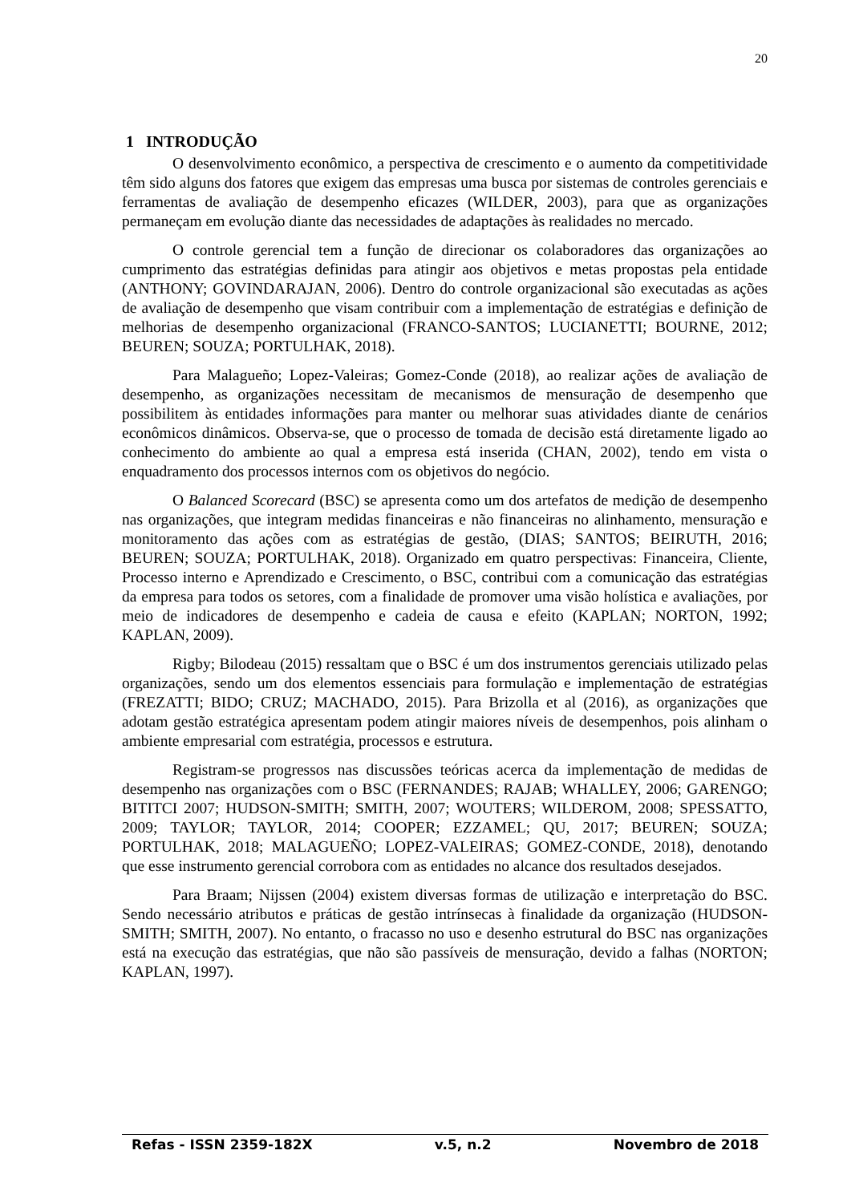20
1 INTRODUÇÃO
O desenvolvimento econômico, a perspectiva de crescimento e o aumento da competitividade têm sido alguns dos fatores que exigem das empresas uma busca por sistemas de controles gerenciais e ferramentas de avaliação de desempenho eficazes (WILDER, 2003), para que as organizações permaneçam em evolução diante das necessidades de adaptações às realidades no mercado.
O controle gerencial tem a função de direcionar os colaboradores das organizações ao cumprimento das estratégias definidas para atingir aos objetivos e metas propostas pela entidade (ANTHONY; GOVINDARAJAN, 2006). Dentro do controle organizacional são executadas as ações de avaliação de desempenho que visam contribuir com a implementação de estratégias e definição de melhorias de desempenho organizacional (FRANCO-SANTOS; LUCIANETTI; BOURNE, 2012; BEUREN; SOUZA; PORTULHAK, 2018).
Para Malagueño; Lopez-Valeiras; Gomez-Conde (2018), ao realizar ações de avaliação de desempenho, as organizações necessitam de mecanismos de mensuração de desempenho que possibilitem às entidades informações para manter ou melhorar suas atividades diante de cenários econômicos dinâmicos. Observa-se, que o processo de tomada de decisão está diretamente ligado ao conhecimento do ambiente ao qual a empresa está inserida (CHAN, 2002), tendo em vista o enquadramento dos processos internos com os objetivos do negócio.
O Balanced Scorecard (BSC) se apresenta como um dos artefatos de medição de desempenho nas organizações, que integram medidas financeiras e não financeiras no alinhamento, mensuração e monitoramento das ações com as estratégias de gestão, (DIAS; SANTOS; BEIRUTH, 2016; BEUREN; SOUZA; PORTULHAK, 2018). Organizado em quatro perspectivas: Financeira, Cliente, Processo interno e Aprendizado e Crescimento, o BSC, contribui com a comunicação das estratégias da empresa para todos os setores, com a finalidade de promover uma visão holística e avaliações, por meio de indicadores de desempenho e cadeia de causa e efeito (KAPLAN; NORTON, 1992; KAPLAN, 2009).
Rigby; Bilodeau (2015) ressaltam que o BSC é um dos instrumentos gerenciais utilizado pelas organizações, sendo um dos elementos essenciais para formulação e implementação de estratégias (FREZATTI; BIDO; CRUZ; MACHADO, 2015). Para Brizolla et al (2016), as organizações que adotam gestão estratégica apresentam podem atingir maiores níveis de desempenhos, pois alinham o ambiente empresarial com estratégia, processos e estrutura.
Registram-se progressos nas discussões teóricas acerca da implementação de medidas de desempenho nas organizações com o BSC (FERNANDES; RAJAB; WHALLEY, 2006; GARENGO; BITITCI 2007; HUDSON-SMITH; SMITH, 2007; WOUTERS; WILDEROM, 2008; SPESSATTO, 2009; TAYLOR; TAYLOR, 2014; COOPER; EZZAMEL; QU, 2017; BEUREN; SOUZA; PORTULHAK, 2018; MALAGUEÑO; LOPEZ-VALEIRAS; GOMEZ-CONDE, 2018), denotando que esse instrumento gerencial corrobora com as entidades no alcance dos resultados desejados.
Para Braam; Nijssen (2004) existem diversas formas de utilização e interpretação do BSC. Sendo necessário atributos e práticas de gestão intrínsecas à finalidade da organização (HUDSON-SMITH; SMITH, 2007). No entanto, o fracasso no uso e desenho estrutural do BSC nas organizações está na execução das estratégias, que não são passíveis de mensuração, devido a falhas (NORTON; KAPLAN, 1997).
Refas - ISSN 2359-182X v.5, n.2 Novembro de 2018